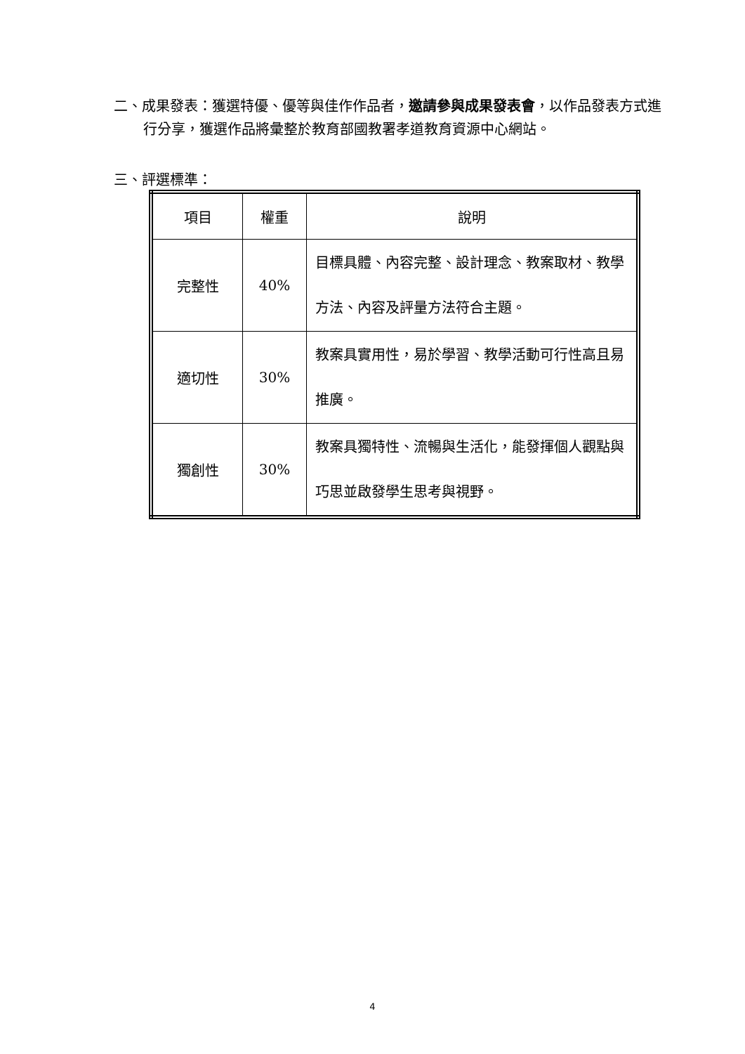二、成果發表：獲選特優、優等與佳作作品者，邀請參與成果發表會，以作品發表方式進行分享，獲選作品將彙整於教育部國教署孝道教育資源中心網站。
三、評選標準：
| 項目 | 權重 | 說明 |
| --- | --- | --- |
| 完整性 | 40% | 目標具體、內容完整、設計理念、教案取材、教學方法、內容及評量方法符合主題。 |
| 適切性 | 30% | 教案具實用性，易於學習、教學活動可行性高且易推廣。 |
| 獨創性 | 30% | 教案具獨特性、流暢與生活化，能發揮個人觀點與巧思並啟發學生思考與視野。 |
4